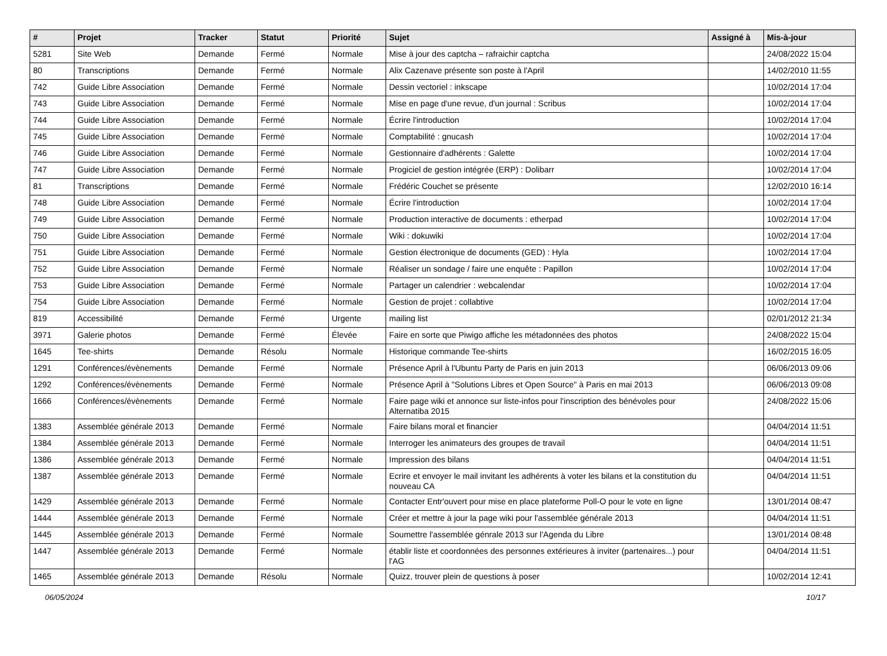| # | Projet | Tracker | Statut | Priorité | Sujet | Assigné à | Mis-à-jour |
| --- | --- | --- | --- | --- | --- | --- | --- |
| 5281 | Site Web | Demande | Fermé | Normale | Mise à jour des captcha – rafraichir captcha | | 24/08/2022 15:04 |
| 80 | Transcriptions | Demande | Fermé | Normale | Alix Cazenave présente son poste à l'April | | 14/02/2010 11:55 |
| 742 | Guide Libre Association | Demande | Fermé | Normale | Dessin vectoriel : inkscape | | 10/02/2014 17:04 |
| 743 | Guide Libre Association | Demande | Fermé | Normale | Mise en page d'une revue, d'un journal : Scribus | | 10/02/2014 17:04 |
| 744 | Guide Libre Association | Demande | Fermé | Normale | Écrire l'introduction | | 10/02/2014 17:04 |
| 745 | Guide Libre Association | Demande | Fermé | Normale | Comptabilité : gnucash | | 10/02/2014 17:04 |
| 746 | Guide Libre Association | Demande | Fermé | Normale | Gestionnaire d'adhérents : Galette | | 10/02/2014 17:04 |
| 747 | Guide Libre Association | Demande | Fermé | Normale | Progiciel de gestion intégrée (ERP) : Dolibarr | | 10/02/2014 17:04 |
| 81 | Transcriptions | Demande | Fermé | Normale | Frédéric Couchet se présente | | 12/02/2010 16:14 |
| 748 | Guide Libre Association | Demande | Fermé | Normale | Écrire l'introduction | | 10/02/2014 17:04 |
| 749 | Guide Libre Association | Demande | Fermé | Normale | Production interactive de documents : etherpad | | 10/02/2014 17:04 |
| 750 | Guide Libre Association | Demande | Fermé | Normale | Wiki : dokuwiki | | 10/02/2014 17:04 |
| 751 | Guide Libre Association | Demande | Fermé | Normale | Gestion électronique de documents (GED) : Hyla | | 10/02/2014 17:04 |
| 752 | Guide Libre Association | Demande | Fermé | Normale | Réaliser un sondage / faire une enquête : Papillon | | 10/02/2014 17:04 |
| 753 | Guide Libre Association | Demande | Fermé | Normale | Partager un calendrier : webcalendar | | 10/02/2014 17:04 |
| 754 | Guide Libre Association | Demande | Fermé | Normale | Gestion de projet : collabtive | | 10/02/2014 17:04 |
| 819 | Accessibilité | Demande | Fermé | Urgente | mailing list | | 02/01/2012 21:34 |
| 3971 | Galerie photos | Demande | Fermé | Élevée | Faire en sorte que Piwigo affiche les métadonnées des photos | | 24/08/2022 15:04 |
| 1645 | Tee-shirts | Demande | Résolu | Normale | Historique commande Tee-shirts | | 16/02/2015 16:05 |
| 1291 | Conférences/évènements | Demande | Fermé | Normale | Présence April à l'Ubuntu Party de Paris en juin 2013 | | 06/06/2013 09:06 |
| 1292 | Conférences/évènements | Demande | Fermé | Normale | Présence April à "Solutions Libres et Open Source" à Paris en mai 2013 | | 06/06/2013 09:08 |
| 1666 | Conférences/évènements | Demande | Fermé | Normale | Faire page wiki et annonce sur liste-infos pour l'inscription des bénévoles pour Alternatiba 2015 | | 24/08/2022 15:06 |
| 1383 | Assemblée générale 2013 | Demande | Fermé | Normale | Faire bilans moral et financier | | 04/04/2014 11:51 |
| 1384 | Assemblée générale 2013 | Demande | Fermé | Normale | Interroger les animateurs des groupes de travail | | 04/04/2014 11:51 |
| 1386 | Assemblée générale 2013 | Demande | Fermé | Normale | Impression des bilans | | 04/04/2014 11:51 |
| 1387 | Assemblée générale 2013 | Demande | Fermé | Normale | Ecrire et envoyer le mail invitant les adhérents à voter les bilans et la constitution du nouveau CA | | 04/04/2014 11:51 |
| 1429 | Assemblée générale 2013 | Demande | Fermé | Normale | Contacter Entr'ouvert pour mise en place plateforme Poll-O pour le vote en ligne | | 13/01/2014 08:47 |
| 1444 | Assemblée générale 2013 | Demande | Fermé | Normale | Créer et mettre à jour la page wiki pour l'assemblée générale 2013 | | 04/04/2014 11:51 |
| 1445 | Assemblée générale 2013 | Demande | Fermé | Normale | Soumettre l'assemblée génrale 2013 sur l'Agenda du Libre | | 13/01/2014 08:48 |
| 1447 | Assemblée générale 2013 | Demande | Fermé | Normale | établir liste et coordonnées des personnes extérieures à inviter (partenaires...) pour l'AG | | 04/04/2014 11:51 |
| 1465 | Assemblée générale 2013 | Demande | Résolu | Normale | Quizz, trouver plein de questions à poser | | 10/02/2014 12:41 |
06/05/2024 10/17